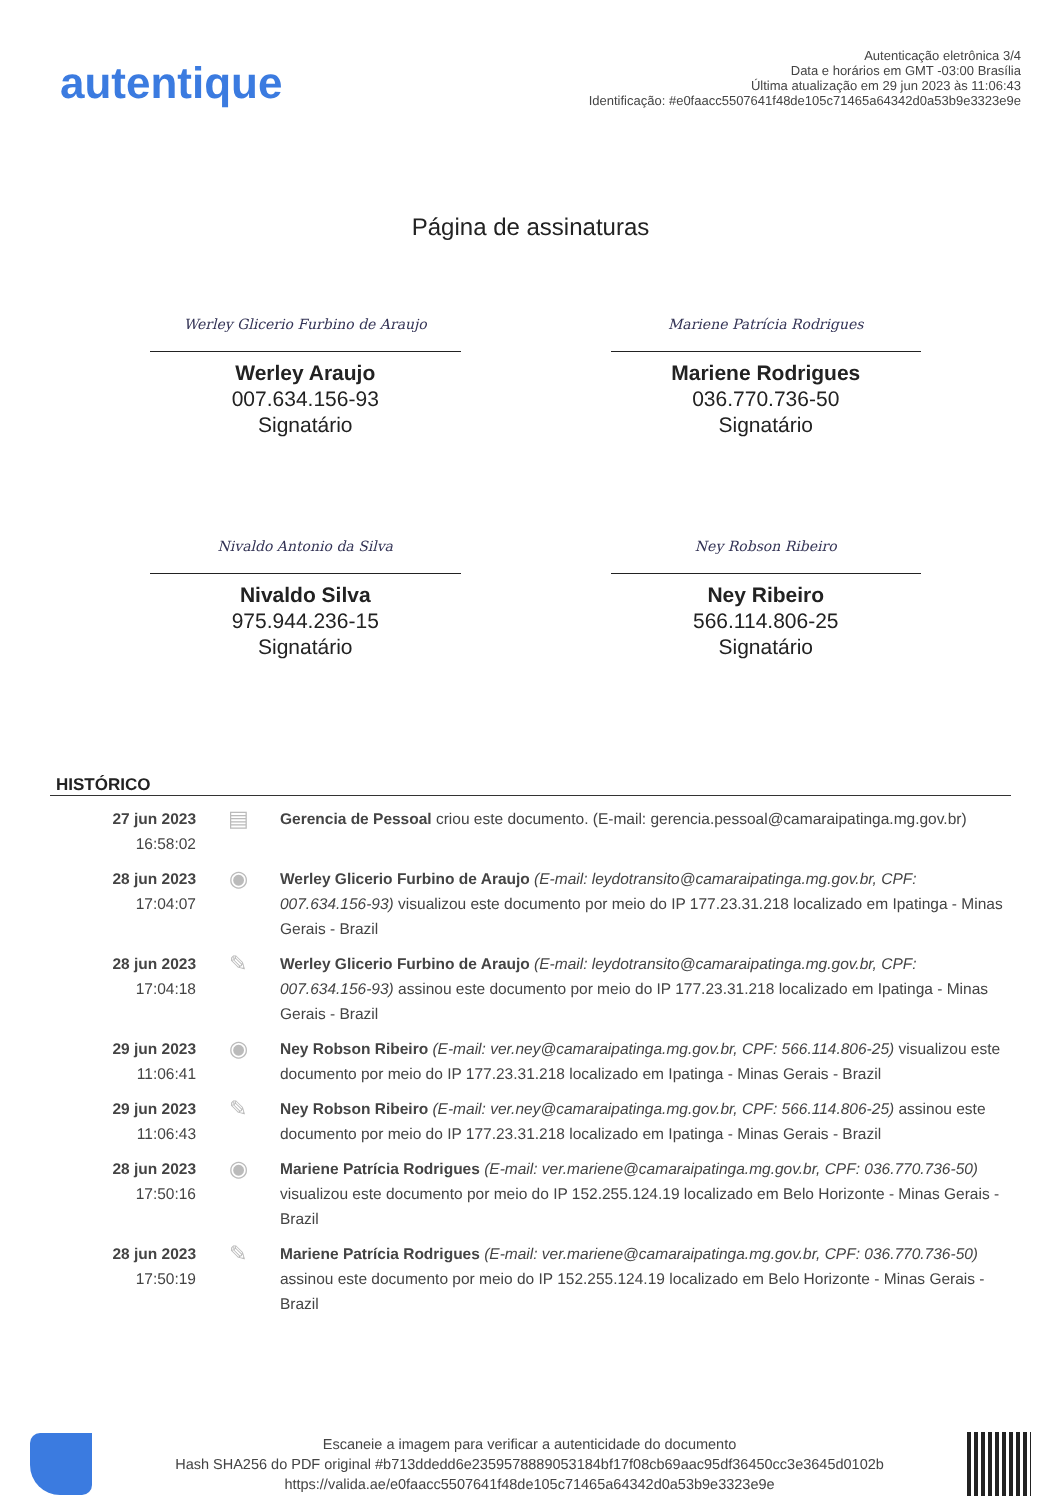autentique
Autenticação eletrônica 3/4
Data e horários em GMT -03:00 Brasília
Última atualização em 29 jun 2023 às 11:06:43
Identificação: #e0faacc5507641f48de105c71465a64342d0a53b9e3323e9e
Página de assinaturas
Werley Glicerio Furbino de Araujo
Werley Araujo
007.634.156-93
Signatário
Mariene Patrícia Rodrigues
Mariene Rodrigues
036.770.736-50
Signatário
Nivaldo Antonio da Silva
Nivaldo Silva
975.944.236-15
Signatário
Ney Robson Ribeiro
Ney Ribeiro
566.114.806-25
Signatário
HISTÓRICO
| 27 jun 2023 16:58:02 | ▤ | Gerencia de Pessoal criou este documento. (E-mail: gerencia.pessoal@camaraipatinga.mg.gov.br) |
| 28 jun 2023 17:04:07 | ◉ | Werley Glicerio Furbino de Araujo (E-mail: leydotransito@camaraipatinga.mg.gov.br, CPF: 007.634.156-93) visualizou este documento por meio do IP 177.23.31.218 localizado em Ipatinga - Minas Gerais - Brazil |
| 28 jun 2023 17:04:18 | ✎ | Werley Glicerio Furbino de Araujo (E-mail: leydotransito@camaraipatinga.mg.gov.br, CPF: 007.634.156-93) assinou este documento por meio do IP 177.23.31.218 localizado em Ipatinga - Minas Gerais - Brazil |
| 29 jun 2023 11:06:41 | ◉ | Ney Robson Ribeiro (E-mail: ver.ney@camaraipatinga.mg.gov.br, CPF: 566.114.806-25) visualizou este documento por meio do IP 177.23.31.218 localizado em Ipatinga - Minas Gerais - Brazil |
| 29 jun 2023 11:06:43 | ✎ | Ney Robson Ribeiro (E-mail: ver.ney@camaraipatinga.mg.gov.br, CPF: 566.114.806-25) assinou este documento por meio do IP 177.23.31.218 localizado em Ipatinga - Minas Gerais - Brazil |
| 28 jun 2023 17:50:16 | ◉ | Mariene Patrícia Rodrigues (E-mail: ver.mariene@camaraipatinga.mg.gov.br, CPF: 036.770.736-50) visualizou este documento por meio do IP 152.255.124.19 localizado em Belo Horizonte - Minas Gerais - Brazil |
| 28 jun 2023 17:50:19 | ✎ | Mariene Patrícia Rodrigues (E-mail: ver.mariene@camaraipatinga.mg.gov.br, CPF: 036.770.736-50) assinou este documento por meio do IP 152.255.124.19 localizado em Belo Horizonte - Minas Gerais - Brazil |
Escaneie a imagem para verificar a autenticidade do documento
Hash SHA256 do PDF original #b713ddedd6e2359578889053184bf17f08cb69aac95df36450cc3e3645d0102b
https://valida.ae/e0faacc5507641f48de105c71465a64342d0a53b9e3323e9e